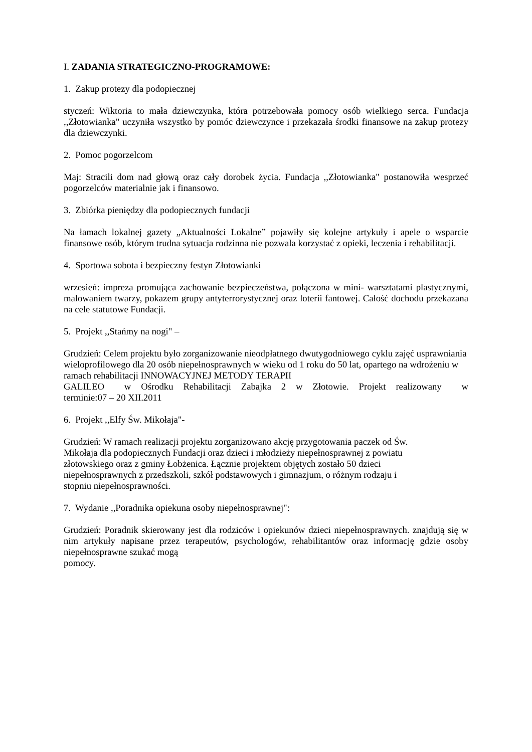I. ZADANIA STRATEGICZNO-PROGRAMOWE:
1. Zakup protezy dla podopiecznej
styczeń: Wiktoria to mała dziewczynka, która potrzebowała pomocy osób wielkiego serca. Fundacja ,,Złotowianka" uczyniła wszystko by pomóc dziewczynce i przekazała środki finansowe na zakup protezy dla dziewczynki.
2. Pomoc pogorzelcom
Maj: Stracili dom nad głową oraz cały dorobek życia. Fundacja ,,Złotowianka" postanowiła wesprzeć pogorzelców materialnie jak i finansowo.
3. Zbiórka pieniędzy dla podopiecznych fundacji
Na łamach lokalnej gazety „Aktualności Lokalne” pojawiły się kolejne artykuły i apele o wsparcie finansowe osób, którym trudna sytuacja rodzinna nie pozwala korzystać z opieki, leczenia i rehabilitacji.
4. Sportowa sobota i bezpieczny festyn Złotowianki
wrzesień: impreza promująca zachowanie bezpieczeństwa, połączona w mini- warsztatami plastycznymi, malowaniem twarzy, pokazem grupy antyterrorystycznej oraz loterii fantowej. Całość dochodu przekazana na cele statutowe Fundacji.
5. Projekt ,,Stańmy na nogi" –
Grudzień: Celem projektu było zorganizowanie nieodpłatnego dwutygodniowego cyklu zajęć usprawniania wieloprofilowego dla 20 osób niepełnosprawnych w wieku od 1 roku do 50 lat, opartego na wdrożeniu w ramach rehabilitacji INNOWACYJNEJ METODY TERAPII
GALILEO w Ośrodku Rehabilitacji Zabajka 2 w Złotowie. Projekt realizowany w
terminie:07 – 20 XII.2011
6. Projekt ,,Elfy Św. Mikołaja"-
Grudzień: W ramach realizacji projektu zorganizowano akcję przygotowania paczek od Św.
Mikołaja dla podopiecznych Fundacji oraz dzieci i młodzieży niepełnosprawnej z powiatu
złotowskiego oraz z gminy Łobżenica. Łącznie projektem objętych zostało 50 dzieci
niepełnosprawnych z przedszkoli, szkół podstawowych i gimnazjum, o różnym rodzaju i
stopniu niepełnosprawności.
7. Wydanie ,,Poradnika opiekuna osoby niepełnosprawnej":
Grudzień: Poradnik skierowany jest dla rodziców i opiekunów dzieci niepełnosprawnych. znajdują się w nim artykuły napisane przez terapeutów, psychologów, rehabilitantów oraz informację gdzie osoby niepełnosprawne szukać mogą
pomocy.